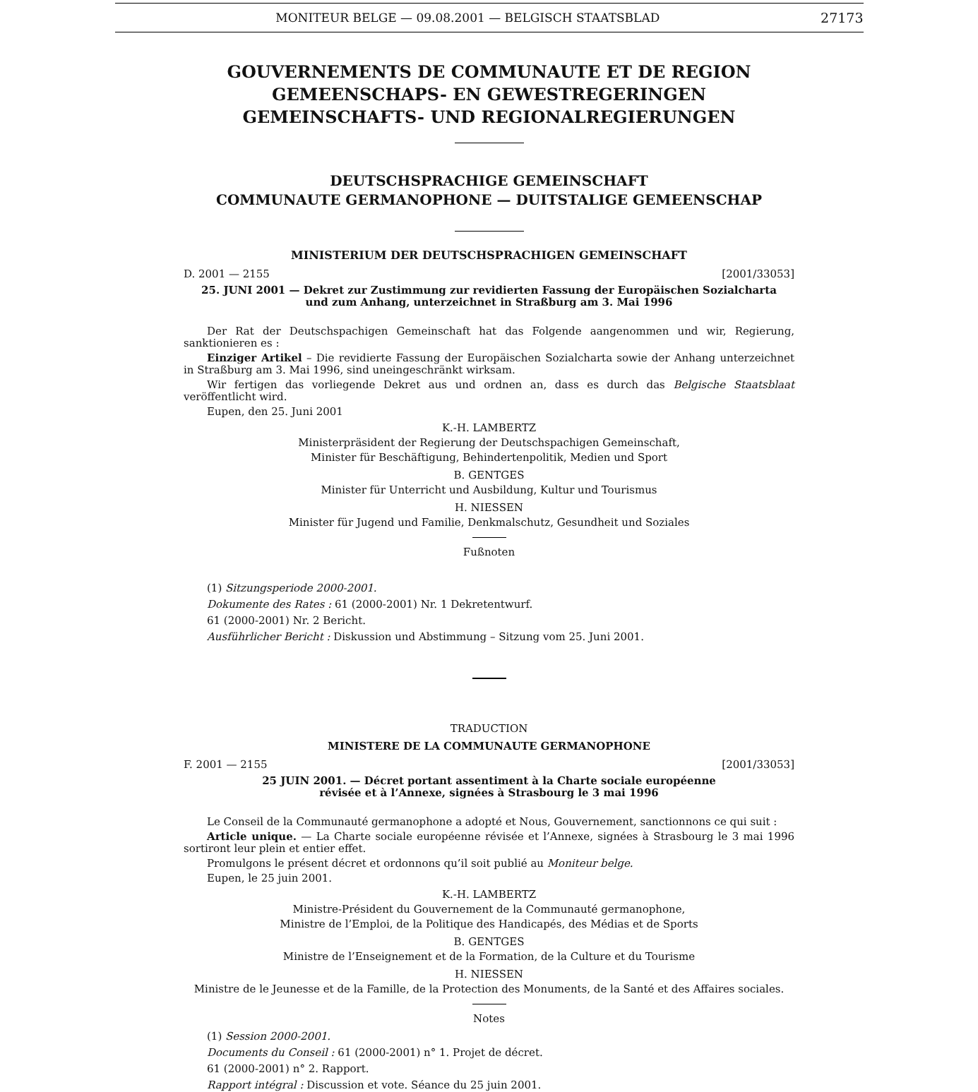MONITEUR BELGE — 09.08.2001 — BELGISCH STAATSBLAD 27173
GOUVERNEMENTS DE COMMUNAUTE ET DE REGION
GEMEENSCHAPS- EN GEWESTREGERINGEN
GEMEINSCHAFTS- UND REGIONALREGIERUNGEN
DEUTSCHSPRACHIGE GEMEINSCHAFT
COMMUNAUTE GERMANOPHONE — DUITSTALIGE GEMEENSCHAP
MINISTERIUM DER DEUTSCHSPRACHIGEN GEMEINSCHAFT
D. 2001 — 2155 [2001/33053]
25. JUNI 2001 — Dekret zur Zustimmung zur revidierten Fassung der Europäischen Sozialcharta
und zum Anhang, unterzeichnet in Straßburg am 3. Mai 1996
Der Rat der Deutschspachigen Gemeinschaft hat das Folgende aangenommen und wir, Regierung, sanktionieren es :
Einziger Artikel – Die revidierte Fassung der Europäischen Sozialcharta sowie der Anhang unterzeichnet in Straßburg am 3. Mai 1996, sind uneingeschränkt wirksam.
Wir fertigen das vorliegende Dekret aus und ordnen an, dass es durch das Belgische Staatsblaat veröffentlicht wird.
Eupen, den 25. Juni 2001
K.-H. LAMBERTZ
Ministerpräsident der Regierung der Deutschspachigen Gemeinschaft,
Minister für Beschäftigung, Behindertenpolitik, Medien und Sport
B. GENTGES
Minister für Unterricht und Ausbildung, Kultur und Tourismus
H. NIESSEN
Minister für Jugend und Familie, Denkmalschutz, Gesundheit und Soziales
Fußnoten
(1) Sitzungsperiode 2000-2001.
Dokumente des Rates : 61 (2000-2001) Nr. 1 Dekretentwurf.
61 (2000-2001) Nr. 2 Bericht.
Ausführlicher Bericht : Diskussion und Abstimmung – Sitzung vom 25. Juni 2001.
TRADUCTION
MINISTERE DE LA COMMUNAUTE GERMANOPHONE
F. 2001 — 2155 [2001/33053]
25 JUIN 2001. — Décret portant assentiment à la Charte sociale européenne
révisée et à l’Annexe, signées à Strasbourg le 3 mai 1996
Le Conseil de la Communauté germanophone a adopté et Nous, Gouvernement, sanctionnons ce qui suit :
Article unique. — La Charte sociale européenne révisée et l’Annexe, signées à Strasbourg le 3 mai 1996 sortiront leur plein et entier effet.
Promulgons le présent décret et ordonnons qu’il soit publié au Moniteur belge.
Eupen, le 25 juin 2001.
K.-H. LAMBERTZ
Ministre-Président du Gouvernement de la Communauté germanophone,
Ministre de l’Emploi, de la Politique des Handicapés, des Médias et de Sports
B. GENTGES
Ministre de l’Enseignement et de la Formation, de la Culture et du Tourisme
H. NIESSEN
Ministre de le Jeunesse et de la Famille, de la Protection des Monuments, de la Santé et des Affaires sociales.
Notes
(1) Session 2000-2001.
Documents du Conseil : 61 (2000-2001) n° 1. Projet de décret.
61 (2000-2001) n° 2. Rapport.
Rapport intégral : Discussion et vote. Séance du 25 juin 2001.